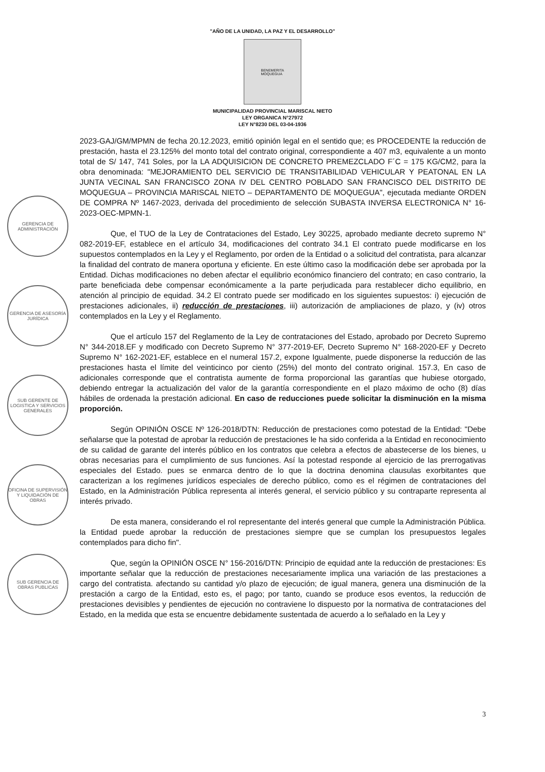"AÑO DE LA UNIDAD, LA PAZ Y EL DESARROLLO"
BENEMERITA
MOQUEGUA
MUNICIPALIDAD PROVINCIAL MARISCAL NIETO
LEY ORGANICA N°27972
LEY N°8230 DEL 03-04-1936
GERENCIA DE ADMINISTRACIÓN
GERENCIA DE ASESORÍA JURÍDICA
SUB GERENTE DE LOGISTICA Y SERVICIOS GENERALES
OFICINA DE SUPERVISIÓN Y LIQUIDACIÓN DE OBRAS
SUB GERENCIA DE OBRAS PUBLICAS
2023-GAJ/GM/MPMN de fecha 20.12.2023, emitió opinión legal en el sentido que; es PROCEDENTE la reducción de prestación, hasta el 23.125% del monto total del contrato original, correspondiente a 407 m3, equivalente a un monto total de S/ 147, 741 Soles, por la LA ADQUISICION DE CONCRETO PREMEZCLADO F´C = 175 KG/CM2, para la obra denominada: "MEJORAMIENTO DEL SERVICIO DE TRANSITABILIDAD VEHICULAR Y PEATONAL EN LA JUNTA VECINAL SAN FRANCISCO ZONA IV DEL CENTRO POBLADO SAN FRANCISCO DEL DISTRITO DE MOQUEGUA – PROVINCIA MARISCAL NIETO – DEPARTAMENTO DE MOQUEGUA", ejecutada mediante ORDEN DE COMPRA Nº 1467-2023, derivada del procedimiento de selección SUBASTA INVERSA ELECTRONICA N° 16-2023-OEC-MPMN-1.
Que, el TUO de la Ley de Contrataciones del Estado, Ley 30225, aprobado mediante decreto supremo N° 082-2019-EF, establece en el artículo 34, modificaciones del contrato 34.1 El contrato puede modificarse en los supuestos contemplados en la Ley y el Reglamento, por orden de la Entidad o a solicitud del contratista, para alcanzar la finalidad del contrato de manera oportuna y eficiente. En este último caso la modificación debe ser aprobada por la Entidad. Dichas modificaciones no deben afectar el equilibrio económico financiero del contrato; en caso contrario, la parte beneficiada debe compensar económicamente a la parte perjudicada para restablecer dicho equilibrio, en atención al principio de equidad. 34.2 El contrato puede ser modificado en los siguientes supuestos: i) ejecución de prestaciones adicionales, ii) reducción de prestaciones, iii) autorización de ampliaciones de plazo, y (iv) otros contemplados en la Ley y el Reglamento.
Que el artículo 157 del Reglamento de la Ley de contrataciones del Estado, aprobado por Decreto Supremo N° 344-2018.EF y modificado con Decreto Supremo N° 377-2019-EF, Decreto Supremo N° 168-2020-EF y Decreto Supremo N° 162-2021-EF, establece en el numeral 157.2, expone Igualmente, puede disponerse la reducción de las prestaciones hasta el límite del veinticinco por ciento (25%) del monto del contrato original. 157.3, En caso de adicionales corresponde que el contratista aumente de forma proporcional las garantías que hubiese otorgado, debiendo entregar la actualización del valor de la garantía correspondiente en el plazo máximo de ocho (8) días hábiles de ordenada la prestación adicional. En caso de reducciones puede solicitar la disminución en la misma proporción.
Según OPINIÓN OSCE Nº 126-2018/DTN: Reducción de prestaciones como potestad de la Entidad: "Debe señalarse que la potestad de aprobar la reducción de prestaciones le ha sido conferida a la Entidad en reconocimiento de su calidad de garante del interés público en los contratos que celebra a efectos de abastecerse de los bienes, u obras necesarias para el cumplimiento de sus funciones. Así la potestad responde al ejercicio de las prerrogativas especiales del Estado. pues se enmarca dentro de lo que la doctrina denomina clausulas exorbitantes que caracterizan a los regímenes jurídicos especiales de derecho público, como es el régimen de contrataciones del Estado, en la Administración Pública representa al interés general, el servicio público y su contraparte representa al interés privado.
De esta manera, considerando el rol representante del interés general que cumple la Administración Pública. la Entidad puede aprobar la reducción de prestaciones siempre que se cumplan los presupuestos legales contemplados para dicho fin".
Que, según la OPINIÓN OSCE N° 156-2016/DTN: Principio de equidad ante la reducción de prestaciones: Es importante señalar que la reducción de prestaciones necesariamente implica una variación de las prestaciones a cargo del contratista. afectando su cantidad y/o plazo de ejecución; de igual manera, genera una disminución de la prestación a cargo de la Entidad, esto es, el pago; por tanto, cuando se produce esos eventos, la reducción de prestaciones devisibles y pendientes de ejecución no contraviene lo dispuesto por la normativa de contrataciones del Estado, en la medida que esta se encuentre debidamente sustentada de acuerdo a lo señalado en la Ley y
3